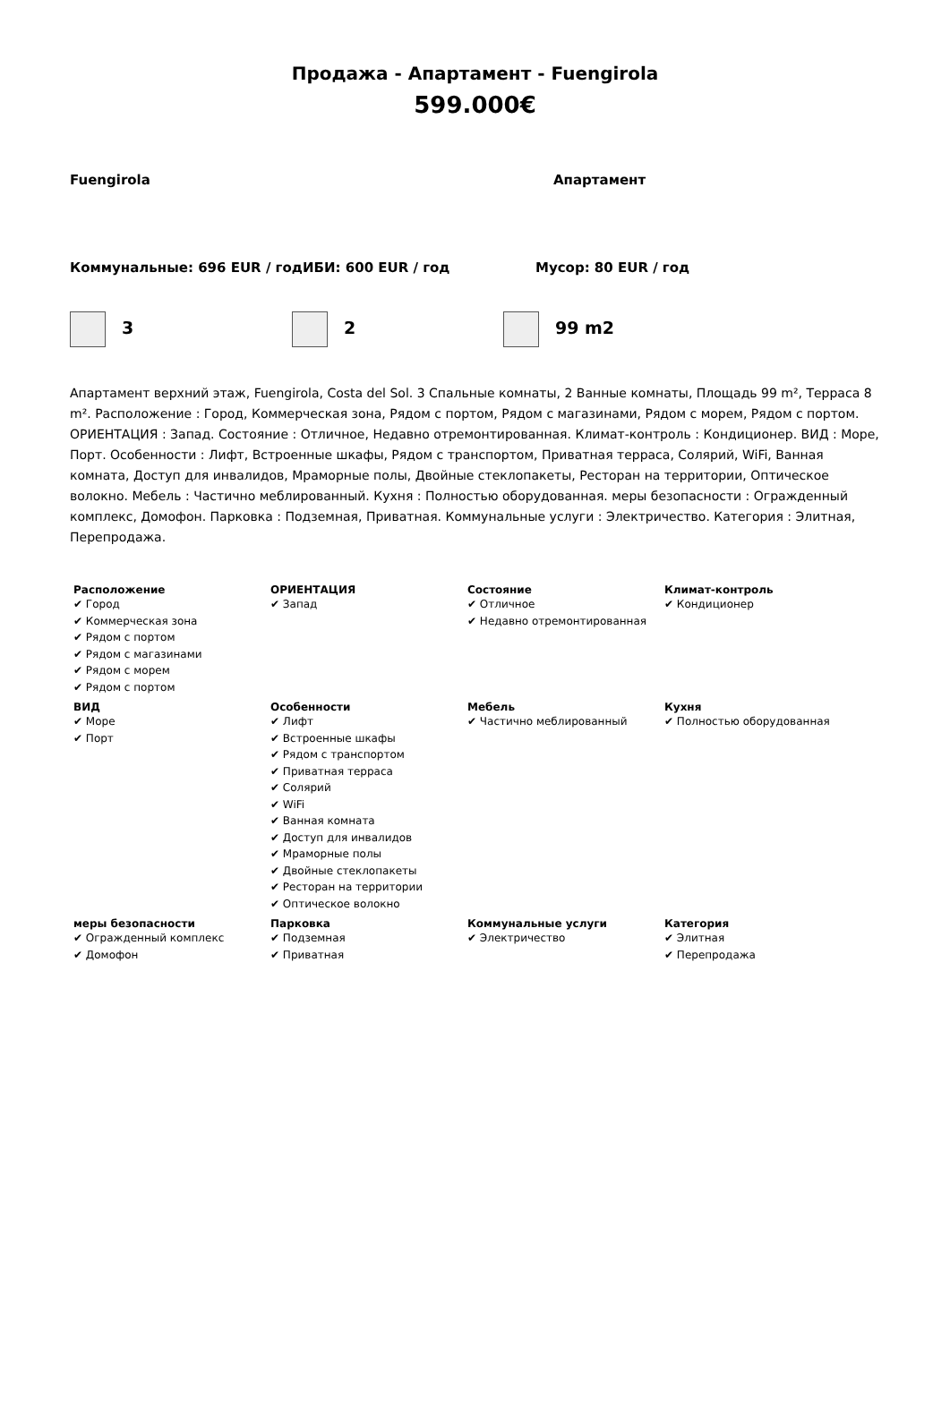Продажа - Апартамент - Fuengirola
599.000€
Fuengirola Апартамент
Коммунальные: 696 EUR / год ИБИ: 600 EUR / год Мусор: 80 EUR / год
3 2 99 m2
Апартамент верхний этаж, Fuengirola, Costa del Sol. 3 Спальные комнаты, 2 Ванные комнаты, Площадь 99 m², Терраса 8 m². Расположение : Город, Коммерческая зона, Рядом с портом, Рядом с магазинами, Рядом с морем, Рядом с портом. ОРИЕНТАЦИЯ : Запад. Состояние : Отличное, Недавно отремонтированная. Климат-контроль : Кондиционер. ВИД : Море, Порт. Особенности : Лифт, Встроенные шкафы, Рядом с транспортом, Приватная терраса, Солярий, WiFi, Ванная комната, Доступ для инвалидов, Мраморные полы, Двойные стеклопакеты, Ресторан на территории, Оптическое волокно. Мебель : Частично меблированный. Кухня : Полностью оборудованная. меры безопасности : Огражденный комплекс, Домофон. Парковка : Подземная, Приватная. Коммунальные услуги : Электричество. Категория : Элитная, Перепродажа.
| Расположение ✔ Город ✔ Коммерческая зона ✔ Рядом с портом ✔ Рядом с магазинами ✔ Рядом с морем ✔ Рядом с портом | ОРИЕНТАЦИЯ ✔ Запад | Состояние ✔ Отличное ✔ Недавно отремонтированная | Климат-контроль ✔ Кондиционер |
| ВИД ✔ Море ✔ Порт | Особенности ✔ Лифт ✔ Встроенные шкафы ✔ Рядом с транспортом ✔ Приватная терраса ✔ Солярий ✔ WiFi ✔ Ванная комната ✔ Доступ для инвалидов ✔ Мраморные полы ✔ Двойные стеклопакеты ✔ Ресторан на территории ✔ Оптическое волокно | Мебель ✔ Частично меблированный | Кухня ✔ Полностью оборудованная |
| меры безопасности ✔ Огражденный комплекс ✔ Домофон | Парковка ✔ Подземная ✔ Приватная | Коммунальные услуги ✔ Электричество | Категория ✔ Элитная ✔ Перепродажа |